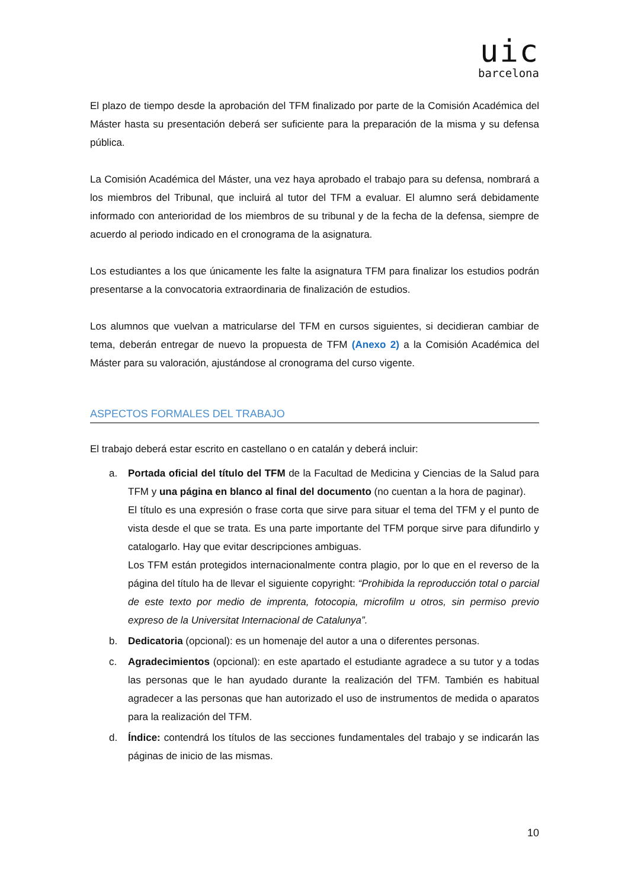uic
barcelona
El plazo de tiempo desde la aprobación del TFM finalizado por parte de la Comisión Académica del Máster hasta su presentación deberá ser suficiente para la preparación de la misma y su defensa pública.
La Comisión Académica del Máster, una vez haya aprobado el trabajo para su defensa, nombrará a los miembros del Tribunal, que incluirá al tutor del TFM a evaluar. El alumno será debidamente informado con anterioridad de los miembros de su tribunal y de la fecha de la defensa, siempre de acuerdo al periodo indicado en el cronograma de la asignatura.
Los estudiantes a los que únicamente les falte la asignatura TFM para finalizar los estudios podrán presentarse a la convocatoria extraordinaria de finalización de estudios.
Los alumnos que vuelvan a matricularse del TFM en cursos siguientes, si decidieran cambiar de tema, deberán entregar de nuevo la propuesta de TFM (Anexo 2) a la Comisión Académica del Máster para su valoración, ajustándose al cronograma del curso vigente.
ASPECTOS FORMALES DEL TRABAJO
El trabajo deberá estar escrito en castellano o en catalán y deberá incluir:
a. Portada oficial del título del TFM de la Facultad de Medicina y Ciencias de la Salud para TFM y una página en blanco al final del documento (no cuentan a la hora de paginar).
El título es una expresión o frase corta que sirve para situar el tema del TFM y el punto de vista desde el que se trata. Es una parte importante del TFM porque sirve para difundirlo y catalogarlo. Hay que evitar descripciones ambiguas.
Los TFM están protegidos internacionalmente contra plagio, por lo que en el reverso de la página del título ha de llevar el siguiente copyright: “Prohibida la reproducción total o parcial de este texto por medio de imprenta, fotocopia, microfilm u otros, sin permiso previo expreso de la Universitat Internacional de Catalunya”.
b. Dedicatoria (opcional): es un homenaje del autor a una o diferentes personas.
c. Agradecimientos (opcional): en este apartado el estudiante agradece a su tutor y a todas las personas que le han ayudado durante la realización del TFM. También es habitual agradecer a las personas que han autorizado el uso de instrumentos de medida o aparatos para la realización del TFM.
d. Índice: contendrá los títulos de las secciones fundamentales del trabajo y se indicarán las páginas de inicio de las mismas.
10